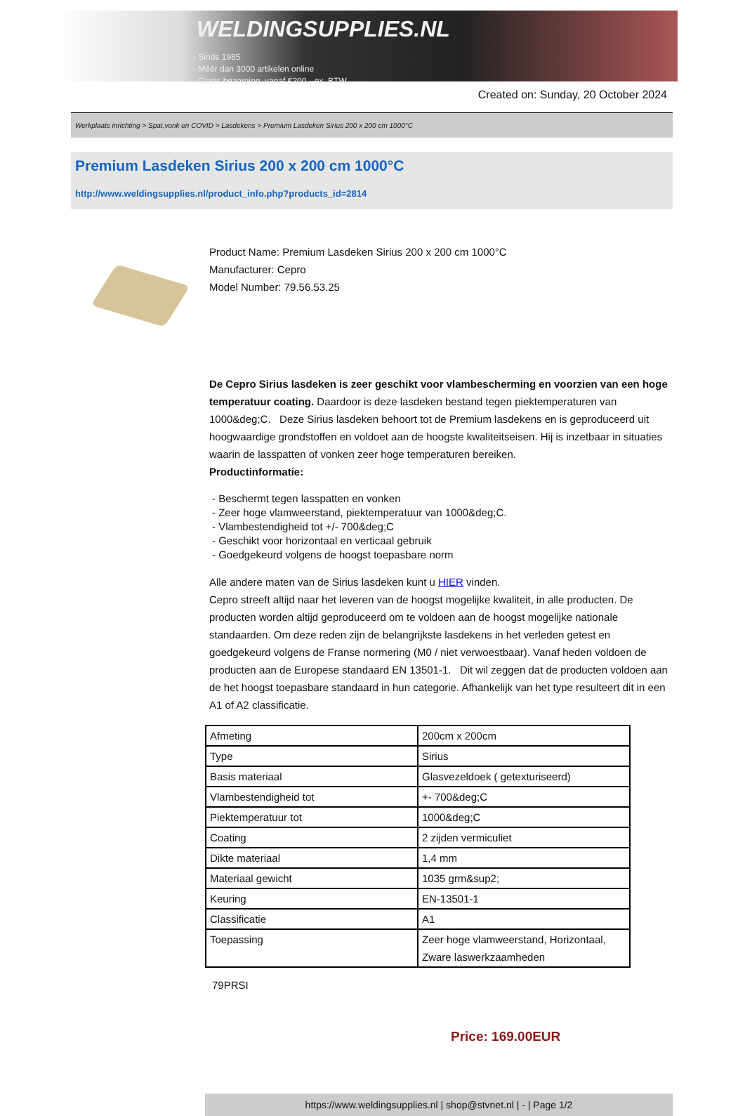WELDINGSUPPLIES.NL
- Sinds 1985
- Méér dan 3000 artikelen online
- Gratis bezorging, vanaf €200,--ex. BTW
Created on: Sunday, 20 October 2024
Werkplaats inrichting > Spat,vonk en COVID > Lasdekens > Premium Lasdeken Sirius 200 x 200 cm 1000°C
Premium Lasdeken Sirius 200 x 200 cm 1000°C
http://www.weldingsupplies.nl/product_info.php?products_id=2814
Product Name: Premium Lasdeken Sirius 200 x 200 cm 1000°C
Manufacturer: Cepro
Model Number: 79.56.53.25
De Cepro Sirius lasdeken is zeer geschikt voor vlambescherming en voorzien van een hoge temperatuur coating. Daardoor is deze lasdeken bestand tegen piektemperaturen van 1000&deg;C. Deze Sirius lasdeken behoort tot de Premium lasdekens en is geproduceerd uit hoogwaardige grondstoffen en voldoet aan de hoogste kwaliteitseisen. Hij is inzetbaar in situaties waarin de lasspatten of vonken zeer hoge temperaturen bereiken.
Productinformatie:
- Beschermt tegen lasspatten en vonken
- Zeer hoge vlamweerstand, piektemperatuur van 1000&deg;C.
- Vlambestendigheid tot +/- 700&deg;C
- Geschikt voor horizontaal en verticaal gebruik
- Goedgekeurd volgens de hoogst toepasbare norm
Alle andere maten van de Sirius lasdeken kunt u HIER vinden.
Cepro streeft altijd naar het leveren van de hoogst mogelijke kwaliteit, in alle producten. De producten worden altijd geproduceerd om te voldoen aan de hoogst mogelijke nationale standaarden. Om deze reden zijn de belangrijkste lasdekens in het verleden getest en goedgekeurd volgens de Franse normering (M0 / niet verwoestbaar). Vanaf heden voldoen de producten aan de Europese standaard EN 13501-1. Dit wil zeggen dat de producten voldoen aan de het hoogst toepasbare standaard in hun categorie. Afhankelijk van het type resulteert dit in een A1 of A2 classificatie.
| Afmeting | 200cm x 200cm |
| Type | Sirius |
| Basis materiaal | Glasvezeldoek ( getexturiseerd) |
| Vlambestendigheid tot | +- 700&deg;C |
| Piektemperatuur tot | 1000&deg;C |
| Coating | 2 zijden vermiculiet |
| Dikte materiaal | 1,4 mm |
| Materiaal gewicht | 1035 grm&sup2; |
| Keuring | EN-13501-1 |
| Classificatie | A1 |
| Toepassing | Zeer hoge vlamweerstand, Horizontaal, Zware laswerkzaamheden |
79PRSI
Price: 169.00EUR
https://www.weldingsupplies.nl | shop@stvnet.nl | - | Page 1/2